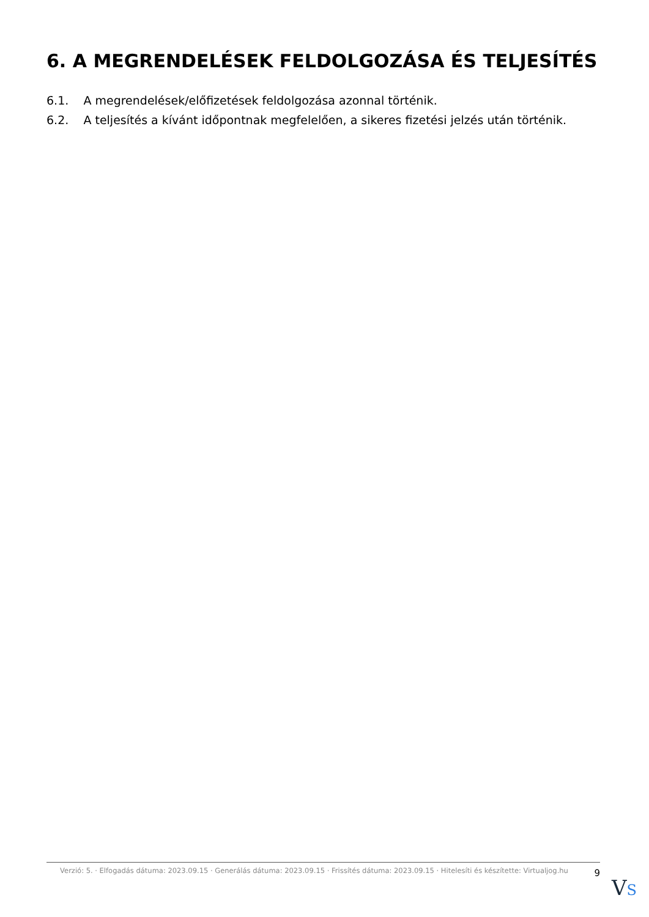6. A MEGRENDELÉSEK FELDOLGOZÁSA ÉS TELJESÍTÉS
6.1. A megrendelések/előfizetések feldolgozása azonnal történik.
6.2. A teljesítés a kívánt időpontnak megfelelően, a sikeres fizetési jelzés után történik.
Verzió: 5. · Elfogadás dátuma: 2023.09.15 · Generálás dátuma: 2023.09.15 · Frissítés dátuma: 2023.09.15 · Hitelesíti és készítette: Virtualjog.hu
9
VS